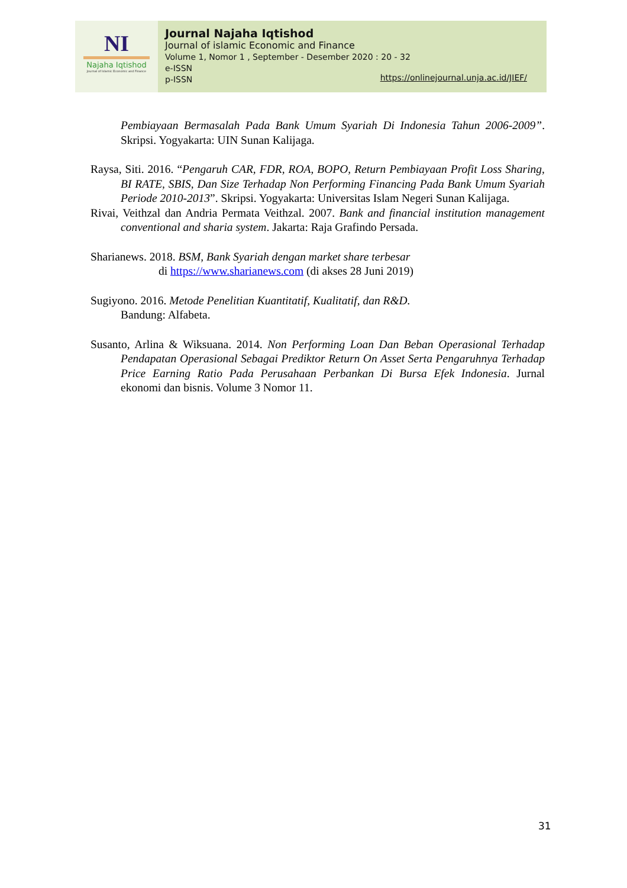NI
Najaha Iqtishod
Journal of Islamic Economic and Finance
Journal Najaha Iqtishod
Journal of islamic Economic and Finance
Volume 1, Nomor 1 , September - Desember 2020 : 20 - 32
e-ISSN
p-ISSN
https://onlinejournal.unja.ac.id/JIEF/
Pembiayaan Bermasalah Pada Bank Umum Syariah Di Indonesia Tahun 2006-2009”. Skripsi. Yogyakarta: UIN Sunan Kalijaga.
Raysa, Siti. 2016. “Pengaruh CAR, FDR, ROA, BOPO, Return Pembiayaan Profit Loss Sharing, BI RATE, SBIS, Dan Size Terhadap Non Performing Financing Pada Bank Umum Syariah Periode 2010-2013”. Skripsi. Yogyakarta: Universitas Islam Negeri Sunan Kalijaga.
Rivai, Veithzal dan Andria Permata Veithzal. 2007. Bank and financial institution management conventional and sharia system. Jakarta: Raja Grafindo Persada.
Sharianews. 2018. BSM, Bank Syariah dengan market share terbesar
di https://www.sharianews.com (di akses 28 Juni 2019)
Sugiyono. 2016. Metode Penelitian Kuantitatif, Kualitatif, dan R&D.
Bandung: Alfabeta.
Susanto, Arlina & Wiksuana. 2014. Non Performing Loan Dan Beban Operasional Terhadap Pendapatan Operasional Sebagai Prediktor Return On Asset Serta Pengaruhnya Terhadap Price Earning Ratio Pada Perusahaan Perbankan Di Bursa Efek Indonesia. Jurnal ekonomi dan bisnis. Volume 3 Nomor 11.
31